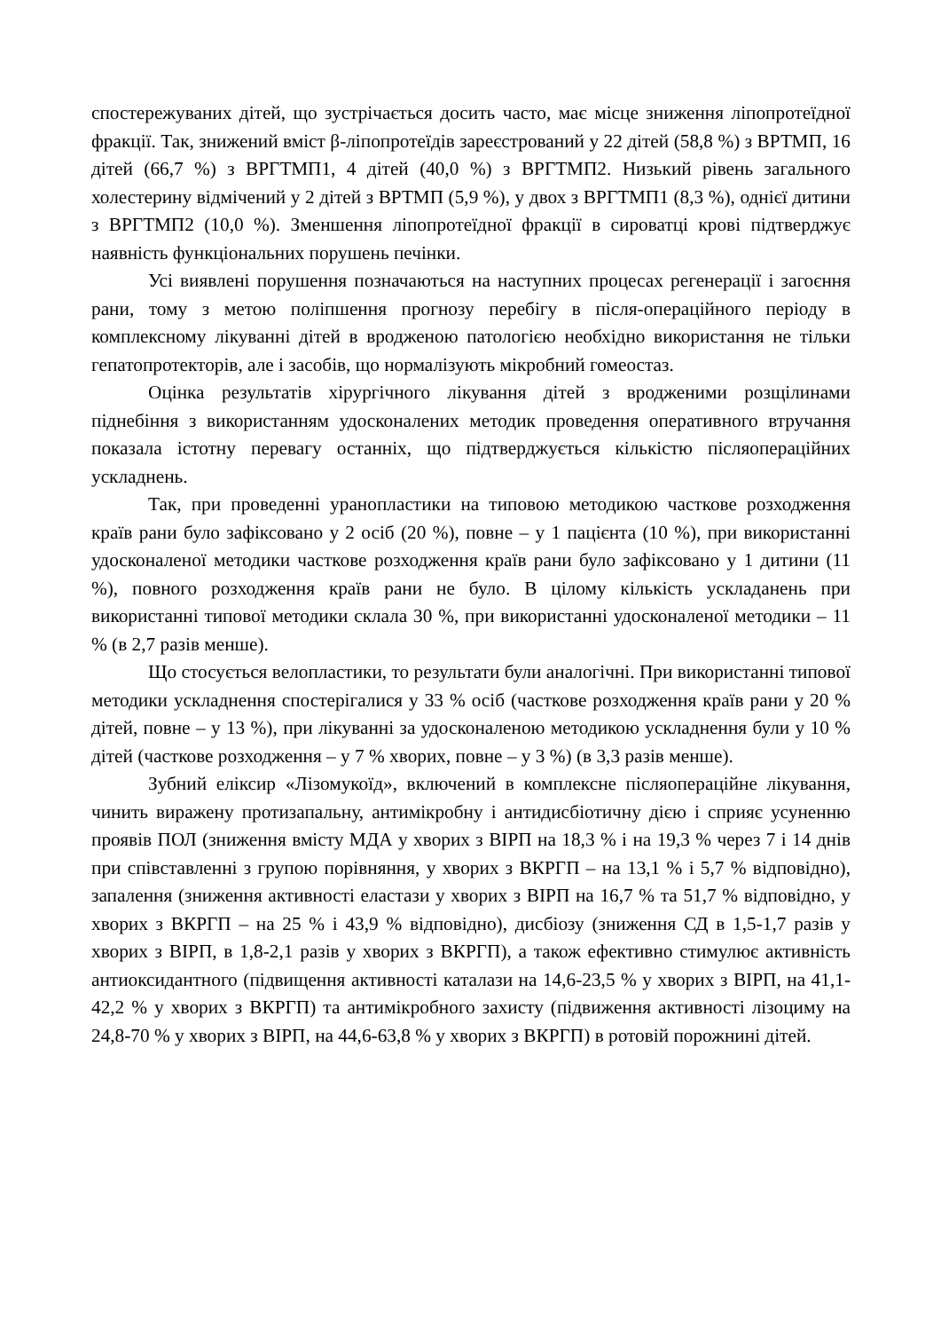спостережуваних дітей, що зустрічається досить часто, має місце зниження ліпопротеїдної фракції. Так, знижений вміст β-ліпопротеїдів зареєстрований у 22 дітей (58,8 %) з ВРТМП, 16 дітей (66,7 %) з ВРГТМП1, 4 дітей (40,0 %) з ВРГТМП2. Низький рівень загального холестерину відмічений у 2 дітей з ВРТМП (5,9 %), у двох з ВРГТМП1 (8,3 %), однієї дитини з ВРГТМП2 (10,0 %). Зменшення ліпопротеїдної фракції в сироватці крові підтверджує наявність функціональних порушень печінки.
Усі виявлені порушення позначаються на наступних процесах регенерації і загоєння рани, тому з метою поліпшення прогнозу перебігу в після-операційного періоду в комплексному лікуванні дітей в вродженою патологією необхідно використання не тільки гепатопротекторів, але і засобів, що нормалізують мікробний гомеостаз.
Оцінка результатів хірургічного лікування дітей з вродженими розщілинами піднебіння з використанням удосконалених методик проведення оперативного втручання показала істотну перевагу останніх, що підтверджується кількістю післяопераційних ускладнень.
Так, при проведенні уранопластики на типовою методикою часткове розходження країв рани було зафіксовано у 2 осіб (20 %), повне – у 1 пацієнта (10 %), при використанні удосконаленої методики часткове розходження країв рани було зафіксовано у 1 дитини (11 %), повного розходження країв рани не було. В цілому кількість ускладанень при використанні типової методики склала 30 %, при використанні удосконаленої методики – 11 % (в 2,7 разів менше).
Що стосується велопластики, то результати були аналогічні. При використанні типової методики ускладнення спостерігалися у 33 % осіб (часткове розходження країв рани у 20 % дітей, повне – у 13 %), при лікуванні за удосконаленою методикою ускладнення були у 10 % дітей (часткове розходження – у 7 % хворих, повне – у 3 %) (в 3,3 разів менше).
Зубний еліксир «Лізомукоїд», включений в комплексне післяопераційне лікування, чинить виражену протизапальну, антимікробну і антидисбіотичну дією і сприяє усуненню проявів ПОЛ (зниження вмісту МДА у хворих з ВІРП на 18,3 % і на 19,3 % через 7 і 14 днів при співставленні з групою порівняння, у хворих з ВКРГП – на 13,1 % і 5,7 % відповідно), запалення (зниження активності еластази у хворих з ВІРП на 16,7 % та 51,7 % відповідно, у хворих з ВКРГП – на 25 % і 43,9 % відповідно), дисбіозу (зниження СД в 1,5-1,7 разів у хворих з ВІРП, в 1,8-2,1 разів у хворих з ВКРГП), а також ефективно стимулює активність антиоксидантного (підвищення активності каталази на 14,6-23,5 % у хворих з ВІРП, на 41,1-42,2 % у хворих з ВКРГП) та антимікробного захисту (підвиження активності лізоциму на 24,8-70 % у хворих з ВІРП, на 44,6-63,8 % у хворих з ВКРГП) в ротовій порожнині дітей.